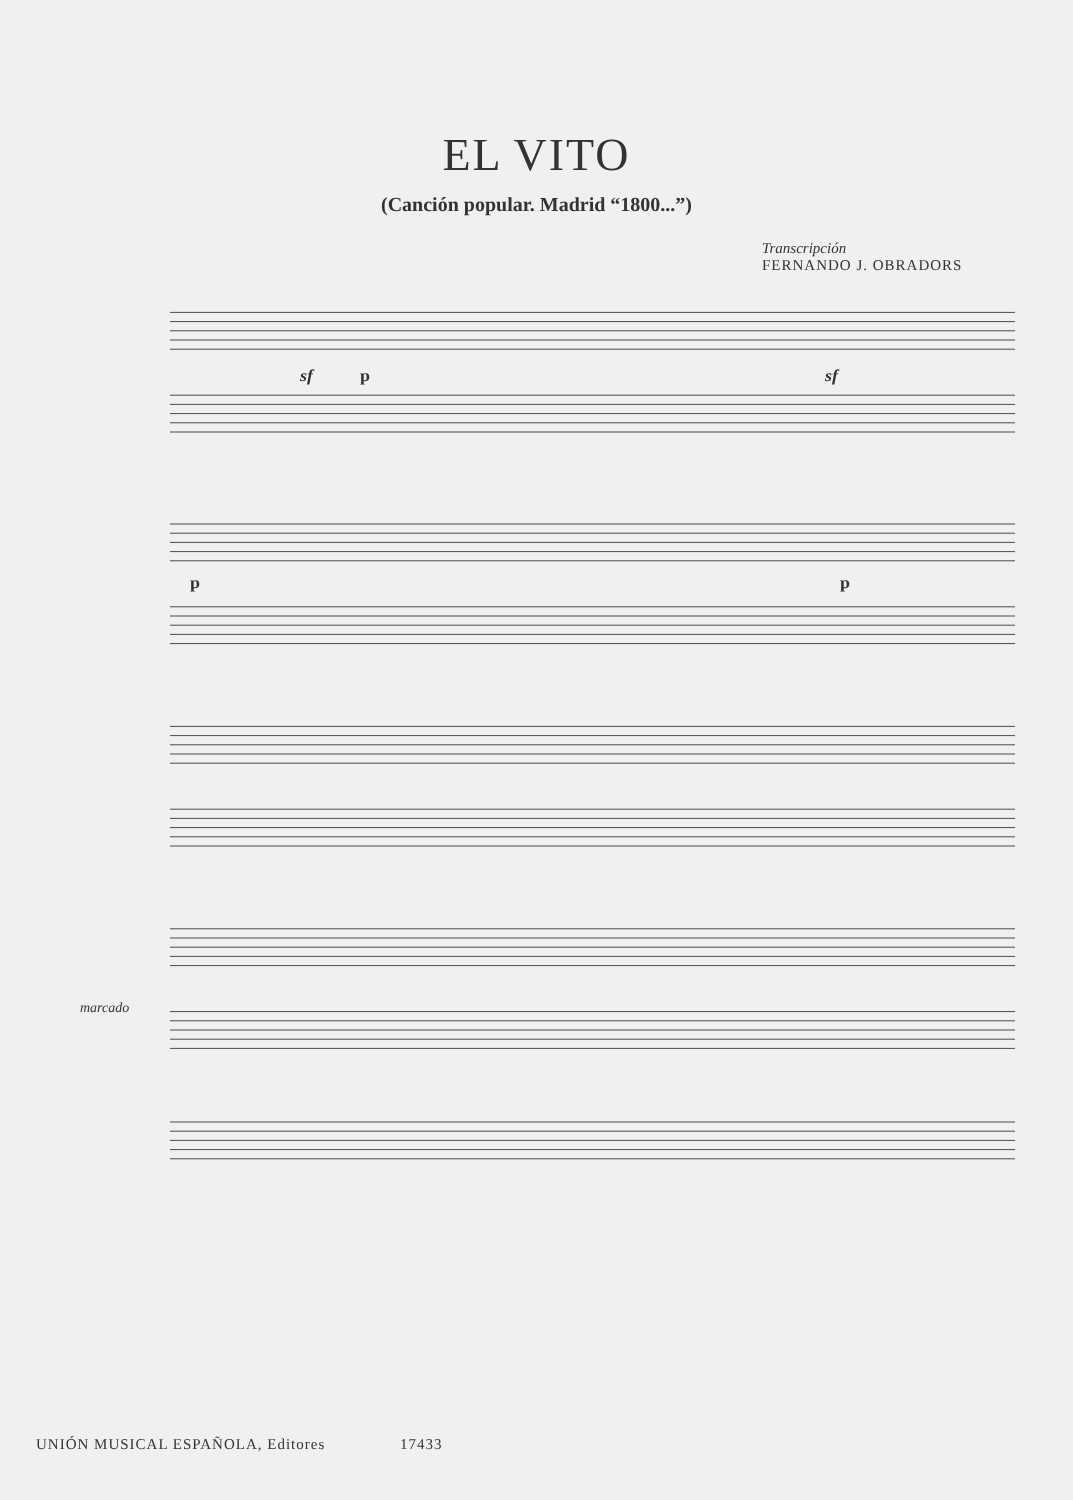EL VITO
(Canción popular. Madrid “1800...”)
Transcripción
FERNANDO J. OBRADORS
sf
p
sf
p
p
marcado
UNIÓN MUSICAL ESPAÑOLA, Editores 17433